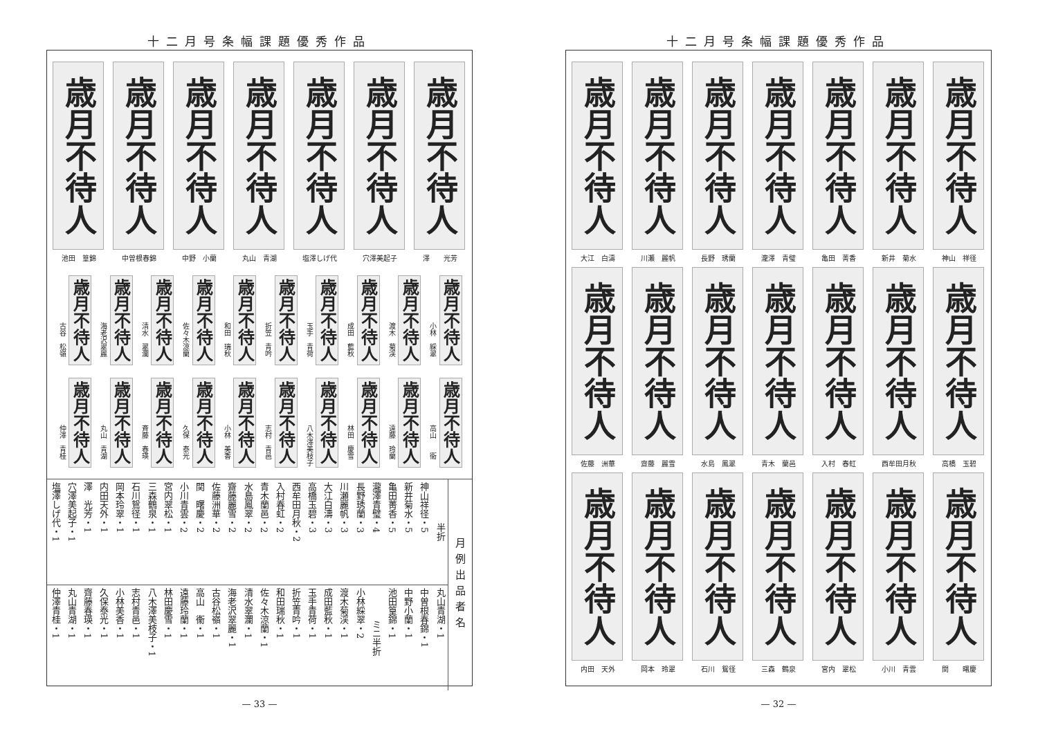十二月号条幅課題優秀作品
歳月不待人
池田　篁錦
歳月不待人
中曽根春錦
歳月不待人
中野　小蘭
歳月不待人
丸山　青湖
歳月不待人
塩澤しげ代
歳月不待人
穴澤美起子
歳月不待人
澤　　光芳
古谷　松嶺
歳月不待人
海老沢翠麗
歳月不待人
清水　翠瀾
歳月不待人
佐々木涼蘭
歳月不待人
和田　瑞秋
歳月不待人
折笠　青吟
歳月不待人
玉手　青荷
歳月不待人
成田　藍秋
歳月不待人
渡木　菊渓
歳月不待人
小林　綵翠
歳月不待人
仲澤　青桂
歳月不待人
丸山　青湖
歳月不待人
斉藤　春瑛
歳月不待人
久保　泰光
歳月不待人
小林　美香
歳月不待人
志村　青邑
歳月不待人
八木澤美枝子
歳月不待人
林田　慶雪
歳月不待人
遠藤　玲蘭
歳月不待人
高山　　衞
歳月不待人
| 塩澤しげ代・1 | 穴澤美起子・1 | 澤 光芳・1 | 内田天外・1 | 岡本玲翠・1 | 石川鴛径・1 | 三森鶴泉・1 | 宮内翠松・1 | 小川青雲・2 | 関 曙慶・2 | 佐藤洲華・2 | 齋藤麗雪・2 | 水島鳳翠・2 | 青木蘭邑・2 | 入村春虹・2 | 西牟田月秋・2 | 高橋玉碧・3 | 大江白濤・3 | 川瀬麗帆・3 | 長野琇蘭・3 | 瀧澤青璧・4 | 亀田菁香・5 | 新井菊水・5 | 神山祥径・5 | 半折 |
| 仲澤青桂・1 | 丸山青湖・1 | 齊藤春瑛・1 | 久保泰光・1 | 小林美香・1 | 志村青邑・1 | 八木澤美枝子・1 | 林田慶雪・1 | 遠藤玲蘭・1 | 高山 衞・1 | 古谷松嶺・1 | 海老沢翠麗・1 | 清水翠瀾・1 | 佐々木涼蘭・1 | 和田瑞秋・1 | 折笠青吟・1 | 玉手青荷・1 | 成田藍秋・1 | 渡木菊渓・1 | 小林綵翠・2 | ミニ半折 | 池田篁錦・1 | 中野小蘭・1 | 中曽根春錦・1 | 丸山青湖・1 |
月例出品者名
— 33 —
十二月号条幅課題優秀作品
歳月不待人
大江　白濤
歳月不待人
川瀬　麗帆
歳月不待人
長野　琇蘭
歳月不待人
瀧澤　青璧
歳月不待人
亀田　菁香
歳月不待人
新井　菊水
歳月不待人
神山　祥径
歳月不待人
佐藤　洲華
歳月不待人
齋藤　麗雪
歳月不待人
水島　鳳翠
歳月不待人
青木　蘭邑
歳月不待人
入村　春虹
歳月不待人
西牟田月秋
歳月不待人
高橋　玉碧
歳月不待人
内田　天外
歳月不待人
岡本　玲翠
歳月不待人
石川　鴛径
歳月不待人
三森　鶴泉
歳月不待人
宮内　翠松
歳月不待人
小川　青雲
歳月不待人
関　　曙慶
— 32 —